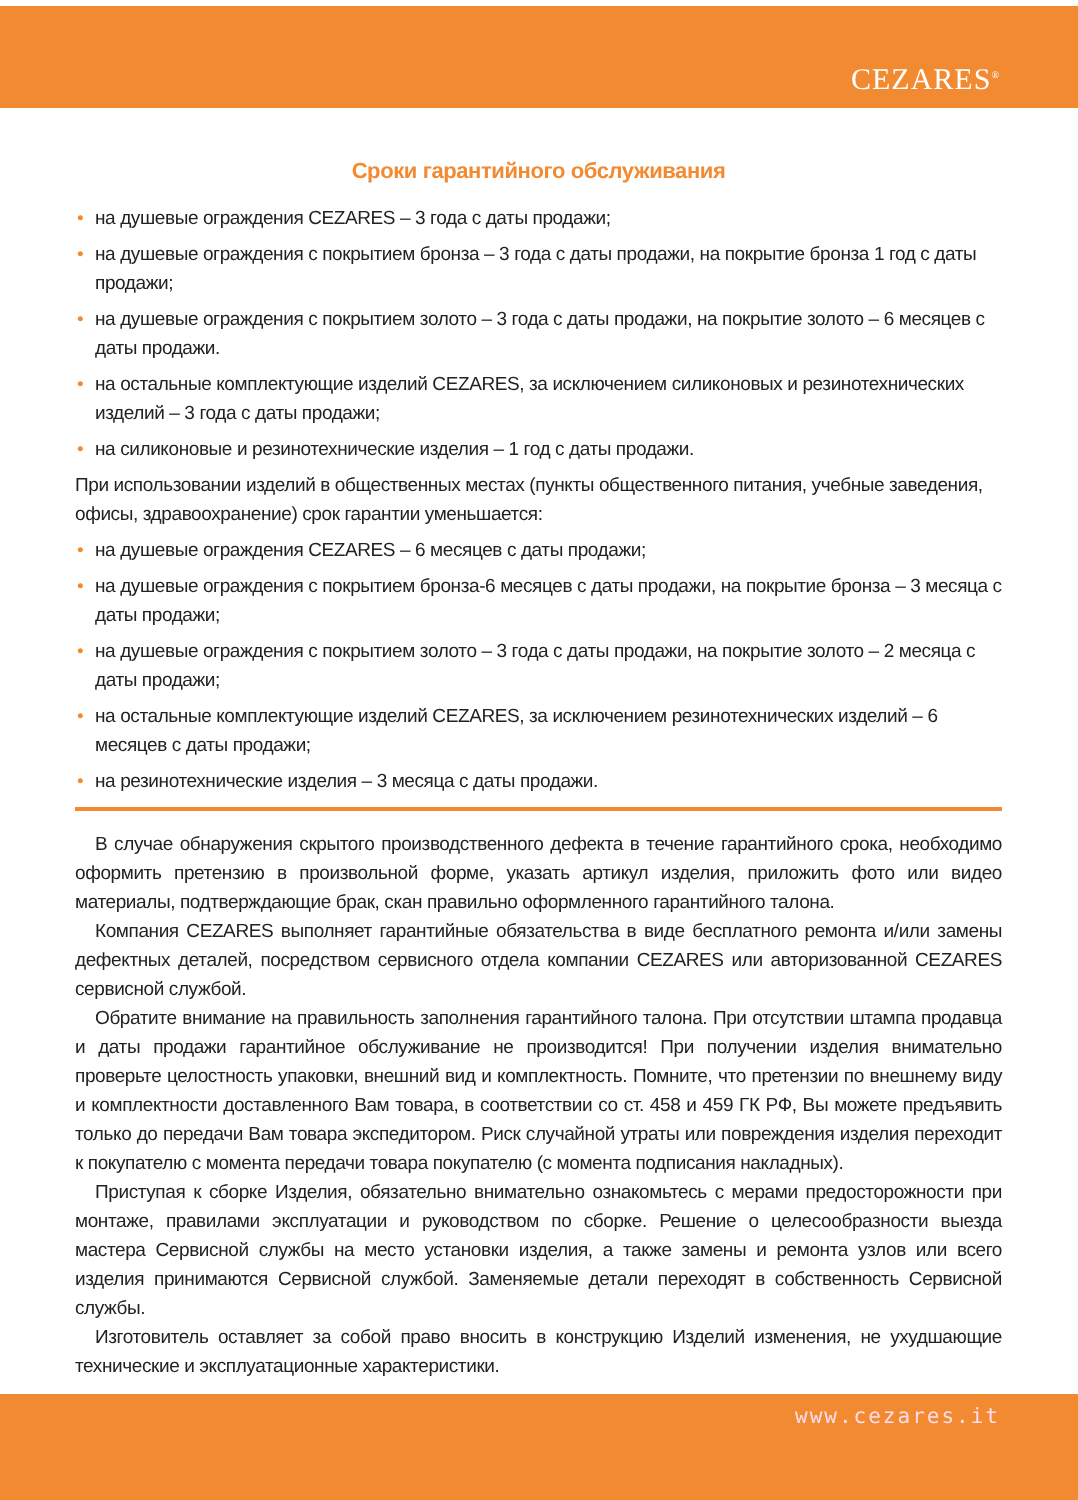CEZARES<sup>®</sup>
Сроки гарантийного обслуживания
• на душевые ограждения CEZARES – 3 года с даты продажи;
• на душевые ограждения с покрытием бронза – 3 года с даты продажи, на покрытие бронза 1 год с даты продажи;
• на душевые ограждения с покрытием золото – 3 года с даты продажи, на покрытие золото – 6 месяцев с даты продажи.
• на остальные комплектующие изделий CEZARES, за исключением силиконовых и резинотехнических изделий – 3 года с даты продажи;
• на силиконовые и резинотехнические изделия – 1 год с даты продажи.
При использовании изделий в общественных местах (пункты общественного питания, учебные заведения, офисы, здравоохранение) срок гарантии уменьшается:
• на душевые ограждения CEZARES – 6 месяцев с даты продажи;
• на душевые ограждения с покрытием бронза-6 месяцев с даты продажи, на покрытие бронза – 3 месяца с даты продажи;
• на душевые ограждения с покрытием золото – 3 года с даты продажи, на покрытие золото – 2 месяца с даты продажи;
• на остальные комплектующие изделий CEZARES, за исключением резинотехнических изделий – 6 месяцев с даты продажи;
• на резинотехнические изделия – 3 месяца с даты продажи.
В случае обнаружения скрытого производственного дефекта в течение гарантийного срока, необходимо оформить претензию в произвольной форме, указать артикул изделия, приложить фото или видео материалы, подтверждающие брак, скан правильно оформленного гарантийного талона.
Компания CEZARES выполняет гарантийные обязательства в виде бесплатного ремонта и/или замены дефектных деталей, посредством сервисного отдела компании CEZARES или авторизованной CEZARES сервисной службой.
Обратите внимание на правильность заполнения гарантийного талона. При отсутствии штампа продавца и даты продажи гарантийное обслуживание не производится! При получении изделия внимательно проверьте целостность упаковки, внешний вид и комплектность. Помните, что претензии по внешнему виду и комплектности доставленного Вам товара, в соответствии со ст. 458 и 459 ГК РФ, Вы можете предъявить только до передачи Вам товара экспедитором. Риск случайной утраты или повреждения изделия переходит к покупателю с момента передачи товара покупателю (с момента подписания накладных).
Приступая к сборке Изделия, обязательно внимательно ознакомьтесь с мерами предосторожности при монтаже, правилами эксплуатации и руководством по сборке. Решение о целесообразности выезда мастера Сервисной службы на место установки изделия, а также замены и ремонта узлов или всего изделия принимаются Сервисной службой. Заменяемые детали переходят в собственность Сервисной службы.
Изготовитель оставляет за собой право вносить в конструкцию Изделий изменения, не ухудшающие технические и эксплуатационные характеристики.
www.cezares.it